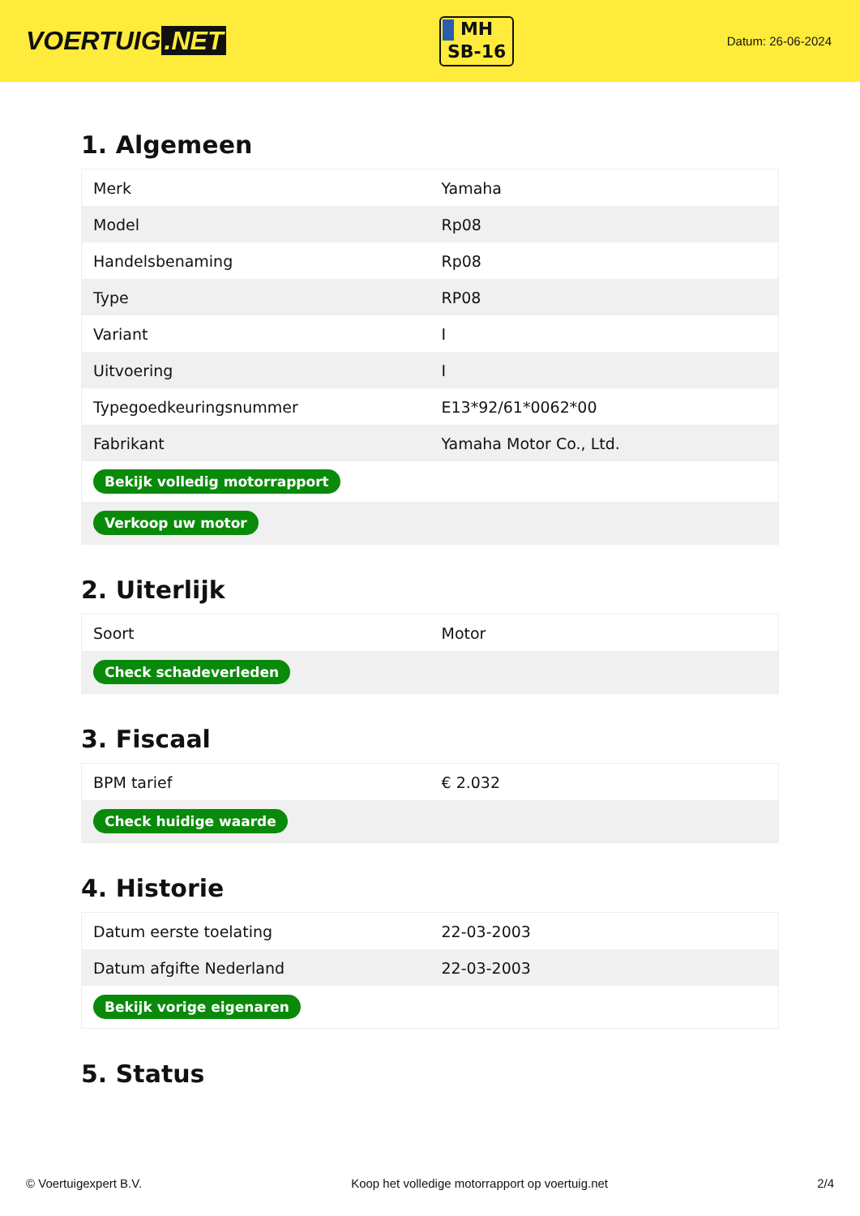VOERTUIG.NET
MH
SB-16
Datum: 26-06-2024
1. Algemeen
| Merk | Yamaha |
| Model | Rp08 |
| Handelsbenaming | Rp08 |
| Type | RP08 |
| Variant | I |
| Uitvoering | I |
| Typegoedkeuringsnummer | E13*92/61*0062*00 |
| Fabrikant | Yamaha Motor Co., Ltd. |
| Bekijk volledig motorrapport | |
| Verkoop uw motor | |
2. Uiterlijk
| Soort | Motor |
| Check schadeverleden | |
3. Fiscaal
| BPM tarief | € 2.032 |
| Check huidige waarde | |
4. Historie
| Datum eerste toelating | 22-03-2003 |
| Datum afgifte Nederland | 22-03-2003 |
| Bekijk vorige eigenaren | |
5. Status
© Voertuigexpert B.V. Koop het volledige motorrapport op voertuig.net 2/4